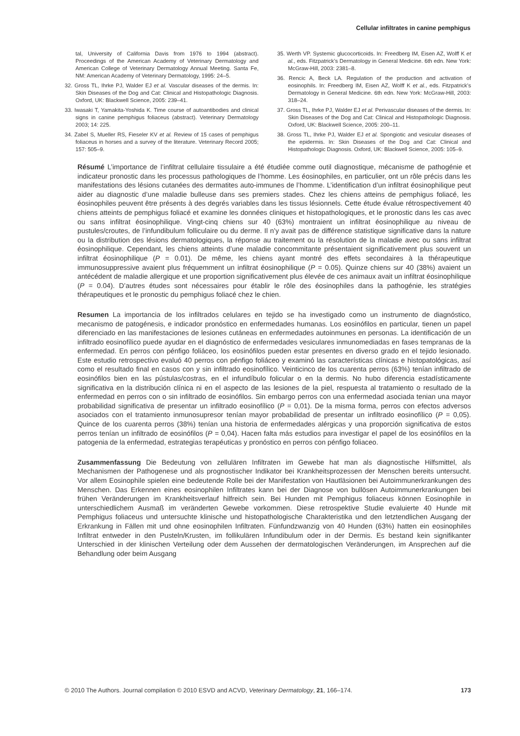Cellular infiltrates in canine pemphigus
tal, University of California Davis from 1976 to 1994 (abstract). Proceedings of the American Academy of Veterinary Dermatology and American College of Veterinary Dermatology Annual Meeting. Santa Fe, NM: American Academy of Veterinary Dermatology, 1995: 24–5.
32. Gross TL, Ihrke PJ, Walder EJ et al. Vascular diseases of the dermis. In: Skin Diseases of the Dog and Cat: Clinical and Histopathologic Diagnosis. Oxford, UK: Blackwell Science, 2005: 239–41.
33. Iwasaki T, Yamakita-Yoshida K. Time course of autoantibodies and clinical signs in canine pemphigus foliaceus (abstract). Veterinary Dermatology 2003; 14: 225.
34. Zabel S, Mueller RS, Fieseler KV et al. Review of 15 cases of pemphigus foliaceus in horses and a survey of the literature. Veterinary Record 2005; 157: 505–9.
35. Werth VP. Systemic glucocorticoids. In: Freedberg IM, Eisen AZ, Wolff K et al., eds. Fitzpatrick’s Dermatology in General Medicine. 6th edn. New York: McGraw-Hill, 2003: 2381–8.
36. Rencic A, Beck LA. Regulation of the production and activation of eosinophils. In: Freedberg IM, Eisen AZ, Wolff K et al., eds. Fitzpatrick’s Dermatology in General Medicine. 6th edn. New York: McGraw-Hill, 2003: 318–24.
37. Gross TL, Ihrke PJ, Walder EJ et al. Perivascular diseases of the dermis. In: Skin Diseases of the Dog and Cat: Clinical and Histopathologic Diagnosis. Oxford, UK: Blackwell Science, 2005: 200–11.
38. Gross TL, Ihrke PJ, Walder EJ et al. Spongiotic and vesicular diseases of the epidermis. In: Skin Diseases of the Dog and Cat: Clinical and Histopathologic Diagnosis. Oxford, UK: Blackwell Science, 2005: 105–9.
Résumé L’importance de l’infiltrat cellulaire tissulaire a été étudiée comme outil diagnostique, mécanisme de pathogénie et indicateur pronostic dans les processus pathologiques de l’homme. Les éosinophiles, en particulier, ont un rôle précis dans les manifestations des lésions cutanées des dermatites auto-immunes de l’homme. L’identification d’un infiltrat éosinophilique peut aider au diagnostic d’une maladie bulleuse dans ses premiers stades. Chez les chiens atteins de pemphigus foliacé, les éosinophiles peuvent être présents à des degrés variables dans les tissus lésionnels. Cette étude évalue rétrospectivement 40 chiens atteints de pemphigus foliacé et examine les données cliniques et histopathologiques, et le pronostic dans les cas avec ou sans infiltrat éosinophilique. Vingt-cinq chiens sur 40 (63%) montraient un infiltrat éosinophilique au niveau de pustules/croutes, de l’infundibulum folliculaire ou du derme. Il n’y avait pas de différence statistique significative dans la nature ou la distribution des lésions dermatologiques, la réponse au traitement ou la résolution de la maladie avec ou sans infiltrat éosinophilique. Cependant, les chiens atteints d’une maladie concommitante présentaient significativement plus souvent un infiltrat éosinophilique (P = 0.01). De même, les chiens ayant montré des effets secondaires à la thérapeutique immunosuppressive avaient plus fréquemment un infiltrat éosinophilique (P = 0.05). Quinze chiens sur 40 (38%) avaient un antécédent de maladie allergique et une proportion significativement plus élevée de ces animaux avait un infiltrat éosinophilique (P = 0.04). D’autres études sont nécessaires pour établir le rôle des éosinophiles dans la pathogénie, les stratégies thérapeutiques et le pronostic du pemphigus foliacé chez le chien.
Resumen La importancia de los infiltrados celulares en tejido se ha investigado como un instrumento de diagnóstico, mecanismo de patogénesis, e indicador pronóstico en enfermedades humanas. Los eosinófilos en particular, tienen un papel diferenciado en las manifestaciones de lesiones cutáneas en enfermedades autoinmunes en personas. La identificación de un infiltrado eosinofílico puede ayudar en el diagnóstico de enfermedades vesiculares inmunomediadas en fases tempranas de la enfermedad. En perros con pénfigo foliáceo, los eosinófilos pueden estar presentes en diverso grado en el tejido lesionado. Este estudio retrospectivo evaluó 40 perros con pénfigo foliáceo y examinó las características clínicas e histopatológicas, así como el resultado final en casos con y sin infiltrado eosinofílico. Veinticinco de los cuarenta perros (63%) tenían infiltrado de eosinófilos bien en las pústulas/costras, en el infundíbulo folicular o en la dermis. No hubo diferencia estadísticamente significativa en la distribución clínica ni en el aspecto de las lesiones de la piel, respuesta al tratamiento o resultado de la enfermedad en perros con o sin infiltrado de eosinófilos. Sin embargo perros con una enfermedad asociada tenian una mayor probabilidad significativa de presentar un infiltrado eosinofílico (P = 0,01). De la misma forma, perros con efectos adversos asociados con el tratamiento inmunosupresor tenían mayor probabilidad de presentar un infiltrado eosinofílico (P = 0,05). Quince de los cuarenta perros (38%) tenían una historia de enfermedades alérgicas y una proporción significativa de estos perros tenían un infiltrado de eosinófilos (P = 0,04). Hacen falta más estudios para investigar el papel de los eosinófilos en la patogenia de la enfermedad, estrategias terapéuticas y pronóstico en perros con pénfigo foliaceo.
Zusammenfassung Die Bedeutung von zellulären Infiltraten im Gewebe hat man als diagnostische Hilfsmittel, als Mechanismen der Pathogenese und als prognostischer Indikator bei Krankheitsprozessen der Menschen bereits untersucht. Vor allem Eosinophile spielen eine bedeutende Rolle bei der Manifestation von Hautläsionen bei Autoimmunerkrankungen des Menschen. Das Erkennen eines eosinophilen Infiltrates kann bei der Diagnose von bullösen Autoimmunerkrankungen bei frühen Veränderungen im Krankheitsverlauf hilfreich sein. Bei Hunden mit Pemphigus foliaceus können Eosinophile in unterschiedlichem Ausmaß im veränderten Gewebe vorkommen. Diese retrospektive Studie evaluierte 40 Hunde mit Pemphigus foliaceus und untersuchte klinische und histopathologische Charakteristika und den letztendlichen Ausgang der Erkrankung in Fällen mit und ohne eosinophilen Infiltraten. Fünfundzwanzig von 40 Hunden (63%) hatten ein eosinophiles Infiltrat entweder in den Pusteln/Krusten, im follikulären Infundibulum oder in der Dermis. Es bestand kein signifikanter Unterschied in der klinischen Verteilung oder dem Aussehen der dermatologischen Veränderungen, im Ansprechen auf die Behandlung oder beim Ausgang
© 2010 The Authors. Journal compilation © 2010 ESVD and ACVD, Veterinary Dermatology, 21, 166–174. 173